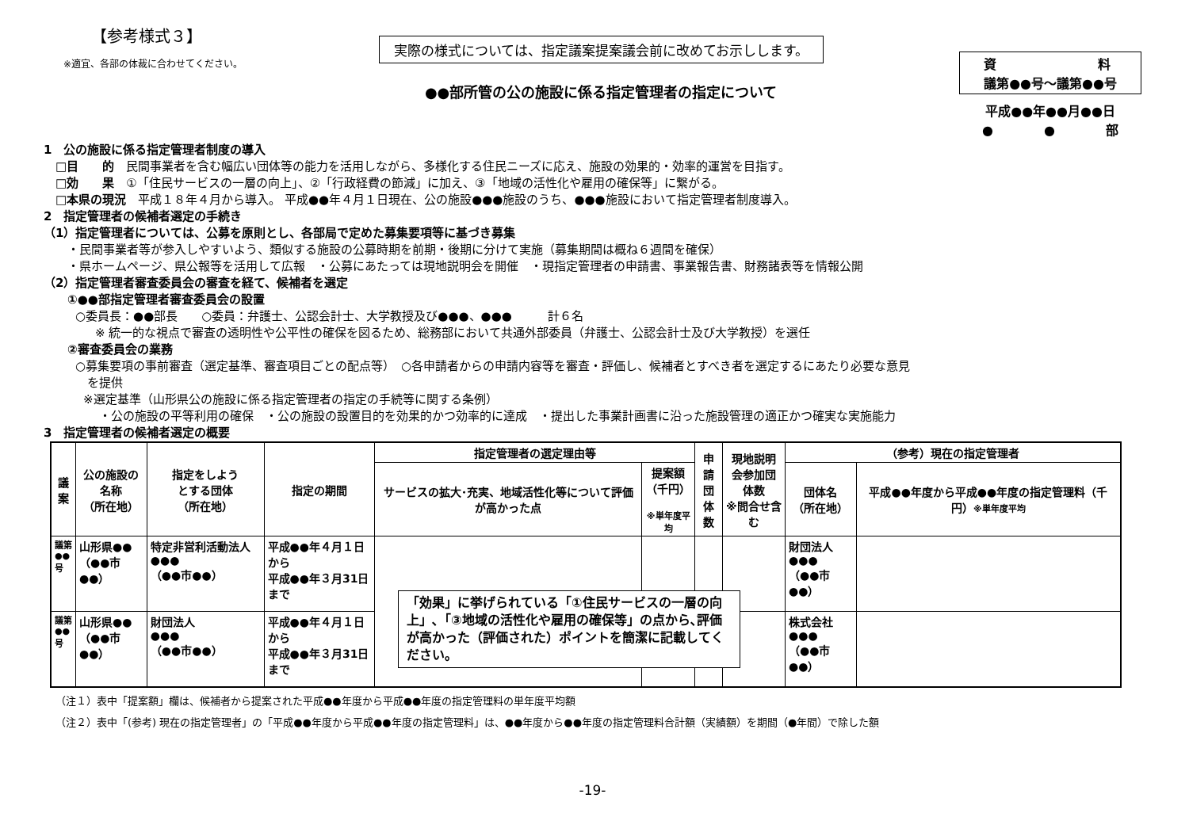【参考様式３】
※適宜、各部の体裁に合わせてください。
実際の様式については、指定議案提案議会前に改めてお示しします。
●●部所管の公の施設に係る指定管理者の指定について
資　　　　　　　　料
議第●●号～議第●●号
平成●●年●●月●●日
●　　　　●　　　　部
1　公の施設に係る指定管理者制度の導入
　□目　　的　民間事業者を含む幅広い団体等の能力を活用しながら、多様化する住民ニーズに応え、施設の効果的・効率的運営を目指す。
　□効　　果　①「住民サービスの一層の向上」、②「行政経費の節減」に加え、③「地域の活性化や雇用の確保等」に繋がる。
　□本県の現況　平成１８年４月から導入。 平成●●年４月１日現在、公の施設●●●施設のうち、●●●施設において指定管理者制度導入。
2　指定管理者の候補者選定の手続き
（1）指定管理者については、公募を原則とし、各部局で定めた募集要項等に基づき募集
・民間事業者等が参入しやすいよう、類似する施設の公募時期を前期・後期に分けて実施（募集期間は概ね６週間を確保）
・県ホームページ、県公報等を活用して広報　・公募にあたっては現地説明会を開催　・現指定管理者の申請書、事業報告書、財務諸表等を情報公開
（2）指定管理者審査委員会の審査を経て、候補者を選定
①●●部指定管理者審査委員会の設置
○委員長：●●部長　　○委員：弁護士、公認会計士、大学教授及び●●●、●●●　　　計６名
※ 統一的な視点で審査の透明性や公平性の確保を図るため、総務部において共通外部委員（弁護士、公認会計士及び大学教授）を選任
②審査委員会の業務
○募集要項の事前審査（選定基準、審査項目ごとの配点等）　○各申請者からの申請内容等を審査・評価し、候補者とすべき者を選定するにあたり必要な意見
　を提供
※選定基準（山形県公の施設に係る指定管理者の指定の手続等に関する条例）
・公の施設の平等利用の確保　・公の施設の設置目的を効果的かつ効率的に達成　・提出した事業計画書に沿った施設管理の適正かつ確実な実施能力
3　指定管理者の候補者選定の概要
| 議案 | 公の施設の 名称 （所在地） | 指定をしよう とする団体 （所在地） | 指定の期間 | 指定管理者の選定理由等 | | 申請 団体 数 | 現地説明 会参加団 体数 ※問合せ含む | （参考）現在の指定管理者 | |
| --- | --- | --- | --- | --- | --- | --- | --- | --- | --- |
| | | | | サービスの拡大･充実、地域活性化等について評価が高かった点 | 提案額 （千円） ※単年度平均 | | | 団体名 （所在地） | 平成●●年度から平成●●年度の指定管理料（千円） ※単年度平均 |
| 議第●●号 | 山形県●● （●●市●●） | 特定非営利活動法人●●● （●●市●●） | 平成●●年４月１日から 平成●●年３月31日まで | | | | | 財団法人 ●●● （●●市●●） | |
| 議第●●号 | 山形県●● （●●市●●） | 財団法人 ●●● （●●市●●） | 平成●●年４月１日から 平成●●年３月31日まで | | | | | 株式会社 ●●● （●●市●●） | |
（注１）表中「提案額」欄は、候補者から提案された平成●●年度から平成●●年度の指定管理料の単年度平均額
（注２）表中「(参考) 現在の指定管理者」の「平成●●年度から平成●●年度の指定管理料」は、●●年度から●●年度の指定管理料合計額（実績額）を期間（●年間）で除した額
-19-
「効果」に挙げられている「①住民サービスの一層の向上」､「③地域の活性化や雇用の確保等」の点から､評価が高かった（評価された）ポイントを簡潔に記載してください。